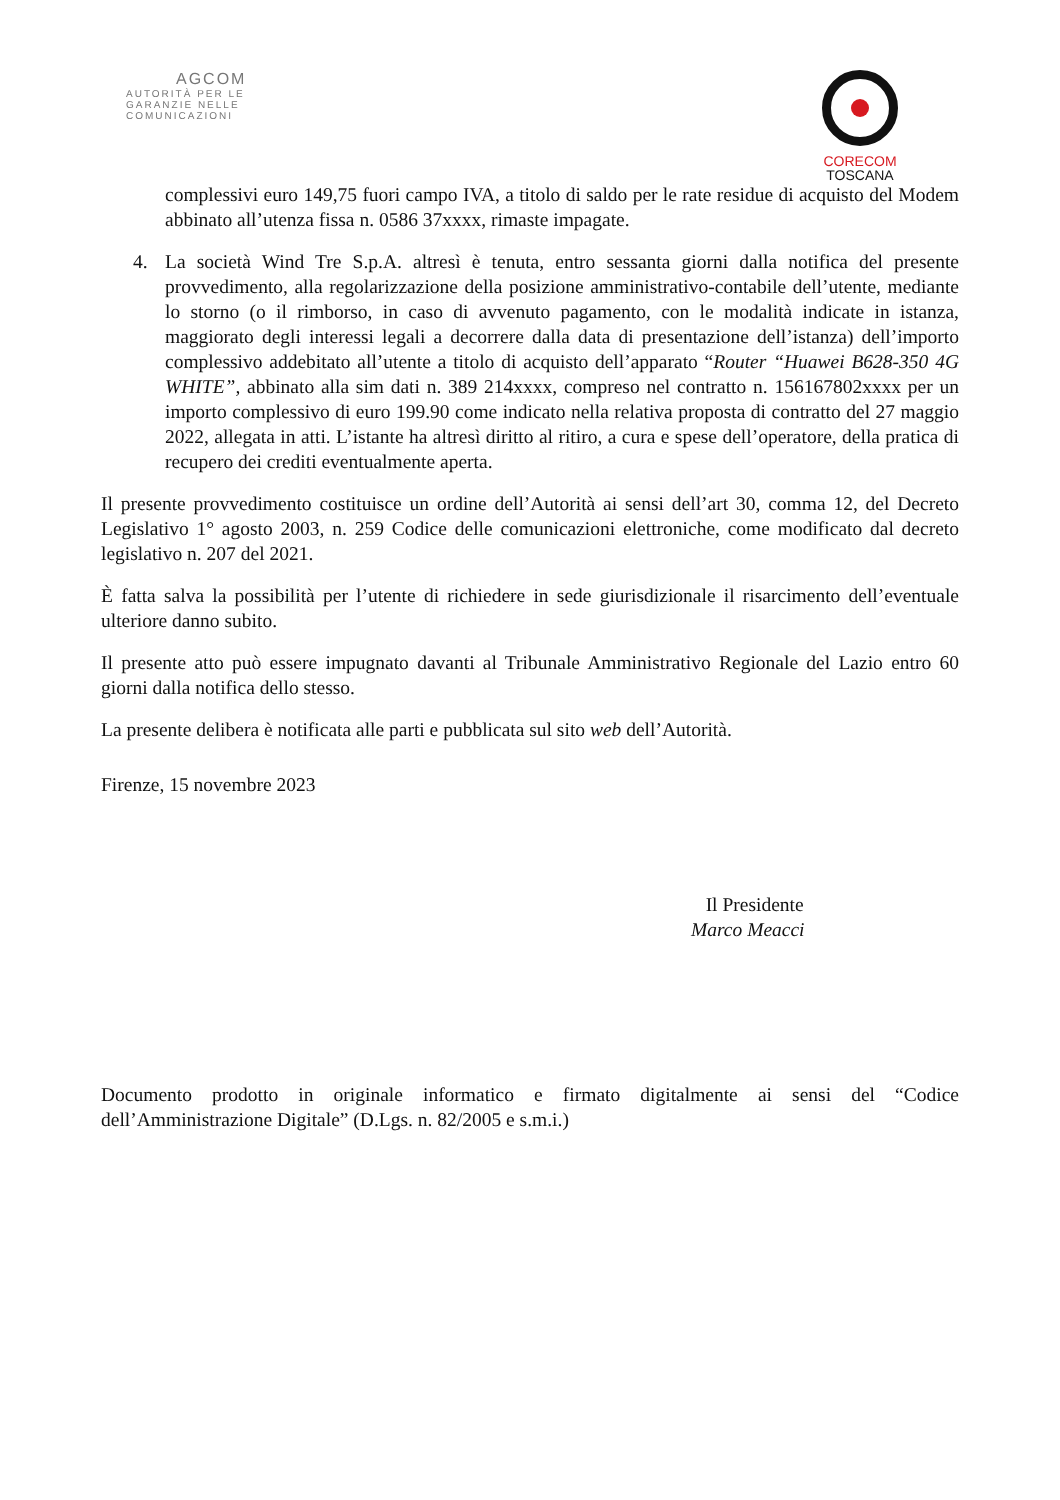AGCOM
AUTORITÀ PER LE
GARANZIE NELLE
COMUNICAZIONI
CORECOM
TOSCANA
complessivi euro 149,75 fuori campo IVA, a titolo di saldo per le rate residue di acquisto del Modem abbinato all’utenza fissa n. 0586 37xxxx, rimaste impagate.
4. La società Wind Tre S.p.A. altresì è tenuta, entro sessanta giorni dalla notifica del presente provvedimento, alla regolarizzazione della posizione amministrativo-contabile dell’utente, mediante lo storno (o il rimborso, in caso di avvenuto pagamento, con le modalità indicate in istanza, maggiorato degli interessi legali a decorrere dalla data di presentazione dell’istanza) dell’importo complessivo addebitato all’utente a titolo di acquisto dell’apparato “Router “Huawei B628-350 4G WHITE”, abbinato alla sim dati n. 389 214xxxx, compreso nel contratto n. 156167802xxxx per un importo complessivo di euro 199.90 come indicato nella relativa proposta di contratto del 27 maggio 2022, allegata in atti. L’istante ha altresì diritto al ritiro, a cura e spese dell’operatore, della pratica di recupero dei crediti eventualmente aperta.
Il presente provvedimento costituisce un ordine dell’Autorità ai sensi dell’art 30, comma 12, del Decreto Legislativo 1° agosto 2003, n. 259 Codice delle comunicazioni elettroniche, come modificato dal decreto legislativo n. 207 del 2021.
È fatta salva la possibilità per l’utente di richiedere in sede giurisdizionale il risarcimento dell’eventuale ulteriore danno subito.
Il presente atto può essere impugnato davanti al Tribunale Amministrativo Regionale del Lazio entro 60 giorni dalla notifica dello stesso.
La presente delibera è notificata alle parti e pubblicata sul sito web dell’Autorità.
Firenze, 15 novembre 2023
Il Presidente
Marco Meacci
Documento prodotto in originale informatico e firmato digitalmente ai sensi del “Codice dell’Amministrazione Digitale” (D.Lgs. n. 82/2005 e s.m.i.)